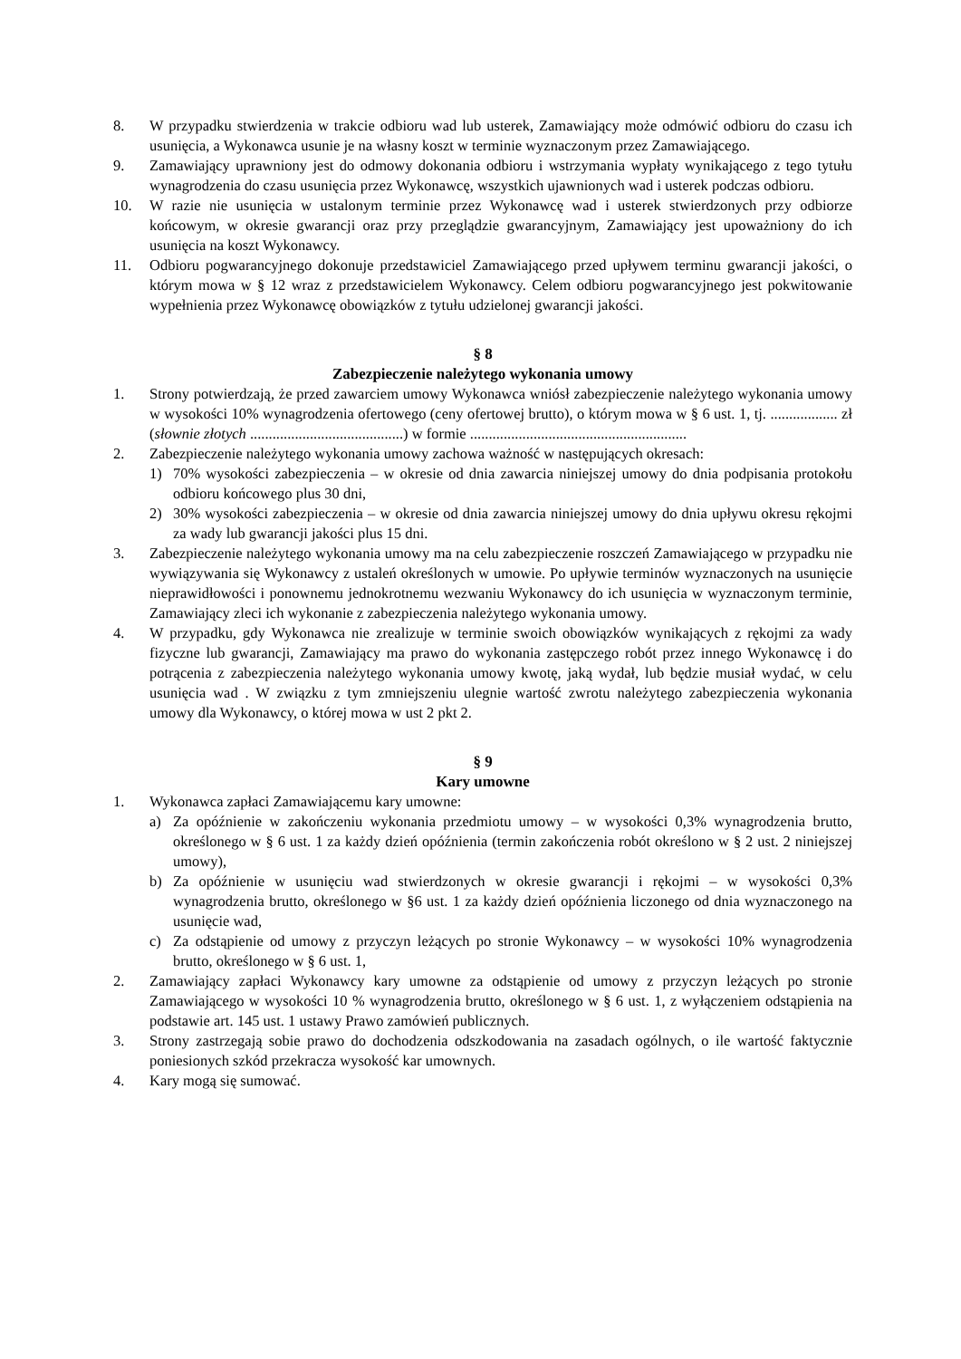8. W przypadku stwierdzenia w trakcie odbioru wad lub usterek, Zamawiający może odmówić odbioru do czasu ich usunięcia, a Wykonawca usunie je na własny koszt w terminie wyznaczonym przez Zamawiającego.
9. Zamawiający uprawniony jest do odmowy dokonania odbioru i wstrzymania wypłaty wynikającego z tego tytułu wynagrodzenia do czasu usunięcia przez Wykonawcę, wszystkich ujawnionych wad i usterek podczas odbioru.
10. W razie nie usunięcia w ustalonym terminie przez Wykonawcę wad i usterek stwierdzonych przy odbiorze końcowym, w okresie gwarancji oraz przy przeglądzie gwarancyjnym, Zamawiający jest upoważniony do ich usunięcia na koszt Wykonawcy.
11. Odbioru pogwarancyjnego dokonuje przedstawiciel Zamawiającego przed upływem terminu gwarancji jakości, o którym mowa w § 12 wraz z przedstawicielem Wykonawcy. Celem odbioru pogwarancyjnego jest pokwitowanie wypełnienia przez Wykonawcę obowiązków z tytułu udzielonej gwarancji jakości.
§ 8
Zabezpieczenie należytego wykonania umowy
1. Strony potwierdzają, że przed zawarciem umowy Wykonawca wniósł zabezpieczenie należytego wykonania umowy w wysokości 10% wynagrodzenia ofertowego (ceny ofertowej brutto), o którym mowa w § 6 ust. 1, tj. .................. zł (słownie złotych .........................................) w formie ..........................................................
2. Zabezpieczenie należytego wykonania umowy zachowa ważność w następujących okresach:
1) 70% wysokości zabezpieczenia – w okresie od dnia zawarcia niniejszej umowy do dnia podpisania protokołu odbioru końcowego plus 30 dni,
2) 30% wysokości zabezpieczenia – w okresie od dnia zawarcia niniejszej umowy do dnia upływu okresu rękojmi za wady lub gwarancji jakości plus 15 dni.
3. Zabezpieczenie należytego wykonania umowy ma na celu zabezpieczenie roszczeń Zamawiającego w przypadku nie wywiązywania się Wykonawcy z ustaleń określonych w umowie. Po upływie terminów wyznaczonych na usunięcie nieprawidłowości i ponownemu jednokrotnemu wezwaniu Wykonawcy do ich usunięcia w wyznaczonym terminie, Zamawiający zleci ich wykonanie z zabezpieczenia należytego wykonania umowy.
4. W przypadku, gdy Wykonawca nie zrealizuje w terminie swoich obowiązków wynikających z rękojmi za wady fizyczne lub gwarancji, Zamawiający ma prawo do wykonania zastępczego robót przez innego Wykonawcę i do potrącenia z zabezpieczenia należytego wykonania umowy kwotę, jaką wydał, lub będzie musiał wydać, w celu usunięcia wad . W związku z tym zmniejszeniu ulegnie wartość zwrotu należytego zabezpieczenia wykonania umowy dla Wykonawcy, o której mowa w ust 2 pkt 2.
§ 9
Kary umowne
1. Wykonawca zapłaci Zamawiającemu kary umowne:
a) Za opóźnienie w zakończeniu wykonania przedmiotu umowy – w wysokości 0,3% wynagrodzenia brutto, określonego w § 6 ust. 1 za każdy dzień opóźnienia (termin zakończenia robót określono w § 2 ust. 2 niniejszej umowy),
b) Za opóźnienie w usunięciu wad stwierdzonych w okresie gwarancji i rękojmi – w wysokości 0,3% wynagrodzenia brutto, określonego w §6 ust. 1 za każdy dzień opóźnienia liczonego od dnia wyznaczonego na usunięcie wad,
c) Za odstąpienie od umowy z przyczyn leżących po stronie Wykonawcy – w wysokości 10% wynagrodzenia brutto, określonego w § 6 ust. 1,
2. Zamawiający zapłaci Wykonawcy kary umowne za odstąpienie od umowy z przyczyn leżących po stronie Zamawiającego w wysokości 10 % wynagrodzenia brutto, określonego w § 6 ust. 1, z wyłączeniem odstąpienia na podstawie art. 145 ust. 1 ustawy Prawo zamówień publicznych.
3. Strony zastrzegają sobie prawo do dochodzenia odszkodowania na zasadach ogólnych, o ile wartość faktycznie poniesionych szkód przekracza wysokość kar umownych.
4. Kary mogą się sumować.